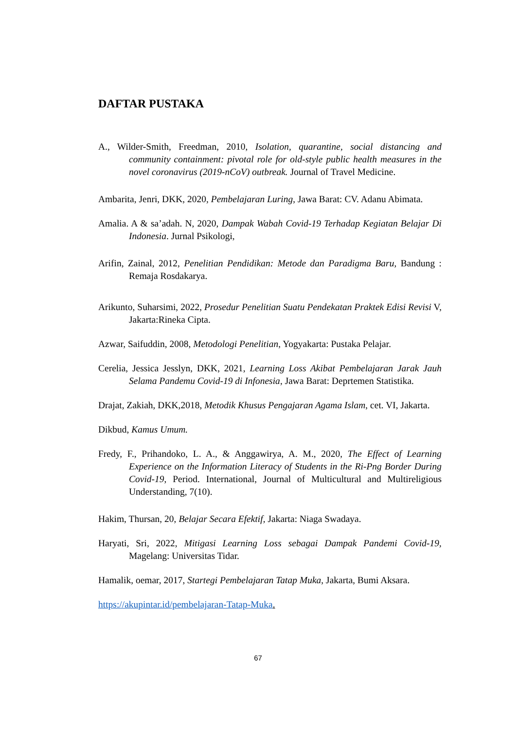DAFTAR PUSTAKA
A., Wilder-Smith, Freedman, 2010, Isolation, quarantine, social distancing and community containment: pivotal role for old-style public health measures in the novel coronavirus (2019-nCoV) outbreak. Journal of Travel Medicine.
Ambarita, Jenri, DKK, 2020, Pembelajaran Luring, Jawa Barat: CV. Adanu Abimata.
Amalia. A & sa’adah. N, 2020, Dampak Wabah Covid-19 Terhadap Kegiatan Belajar Di Indonesia. Jurnal Psikologi,
Arifin, Zainal, 2012, Penelitian Pendidikan: Metode dan Paradigma Baru, Bandung : Remaja Rosdakarya.
Arikunto, Suharsimi, 2022, Prosedur Penelitian Suatu Pendekatan Praktek Edisi Revisi V, Jakarta:Rineka Cipta.
Azwar, Saifuddin, 2008, Metodologi Penelitian, Yogyakarta: Pustaka Pelajar.
Cerelia, Jessica Jesslyn, DKK, 2021, Learning Loss Akibat Pembelajaran Jarak Jauh Selama Pandemu Covid-19 di Infonesia, Jawa Barat: Deprtemen Statistika.
Drajat, Zakiah, DKK,2018, Metodik Khusus Pengajaran Agama Islam, cet. VI, Jakarta.
Dikbud, Kamus Umum.
Fredy, F., Prihandoko, L. A., & Anggawirya, A. M., 2020, The Effect of Learning Experience on the Information Literacy of Students in the Ri-Png Border During Covid-19, Period. International, Journal of Multicultural and Multireligious Understanding, 7(10).
Hakim, Thursan, 20, Belajar Secara Efektif, Jakarta: Niaga Swadaya.
Haryati, Sri, 2022, Mitigasi Learning Loss sebagai Dampak Pandemi Covid-19, Magelang: Universitas Tidar.
Hamalik, oemar, 2017, Startegi Pembelajaran Tatap Muka, Jakarta, Bumi Aksara.
https://akupintar.id/pembelajaran-Tatap-Muka.
67